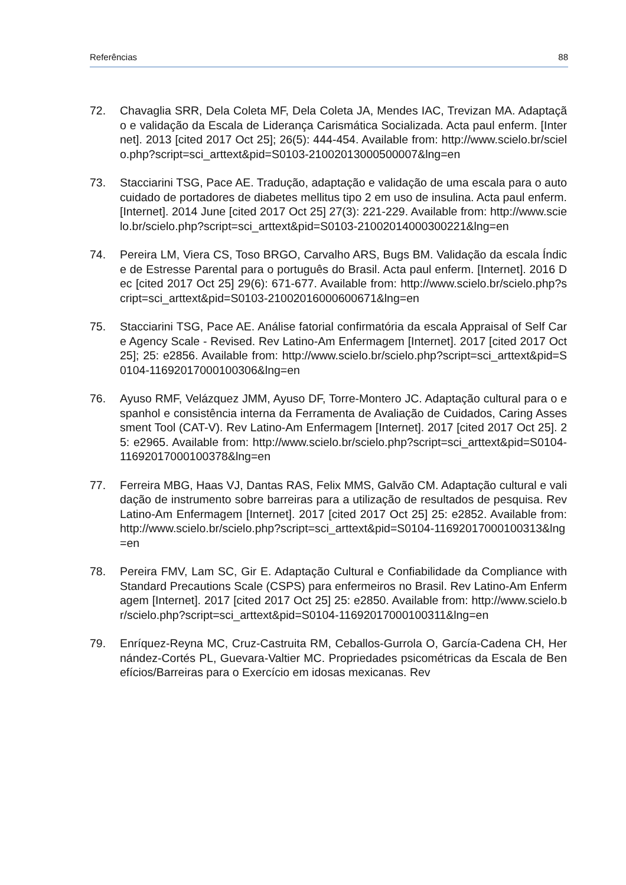Referências 88
72. Chavaglia SRR, Dela Coleta MF, Dela Coleta JA, Mendes IAC, Trevizan MA. Adaptação e validação da Escala de Liderança Carismática Socializada. Acta paul enferm. [Internet]. 2013 [cited 2017 Oct 25]; 26(5): 444-454. Available from: http://www.scielo.br/scielo.php?script=sci_arttext&pid=S0103-21002013000500007&lng=en
73. Stacciarini TSG, Pace AE. Tradução, adaptação e validação de uma escala para o autocuidado de portadores de diabetes mellitus tipo 2 em uso de insulina. Acta paul enferm. [Internet]. 2014 June [cited 2017 Oct 25] 27(3): 221-229. Available from: http://www.scielo.br/scielo.php?script=sci_arttext&pid=S0103-21002014000300221&lng=en
74. Pereira LM, Viera CS, Toso BRGO, Carvalho ARS, Bugs BM. Validação da escala Índice de Estresse Parental para o português do Brasil. Acta paul enferm. [Internet]. 2016 Dec [cited 2017 Oct 25] 29(6): 671-677. Available from: http://www.scielo.br/scielo.php?script=sci_arttext&pid=S0103-21002016000600671&lng=en
75. Stacciarini TSG, Pace AE. Análise fatorial confirmatória da escala Appraisal of Self Care Agency Scale - Revised. Rev Latino-Am Enfermagem [Internet]. 2017 [cited 2017 Oct 25]; 25: e2856. Available from: http://www.scielo.br/scielo.php?script=sci_arttext&pid=S0104-11692017000100306&lng=en
76. Ayuso RMF, Velázquez JMM, Ayuso DF, Torre-Montero JC. Adaptação cultural para o espanhol e consistência interna da Ferramenta de Avaliação de Cuidados, Caring Assessment Tool (CAT-V). Rev Latino-Am Enfermagem [Internet]. 2017 [cited 2017 Oct 25]. 25: e2965. Available from: http://www.scielo.br/scielo.php?script=sci_arttext&pid=S0104-11692017000100378&lng=en
77. Ferreira MBG, Haas VJ, Dantas RAS, Felix MMS, Galvão CM. Adaptação cultural e validação de instrumento sobre barreiras para a utilização de resultados de pesquisa. Rev Latino-Am Enfermagem [Internet]. 2017 [cited 2017 Oct 25] 25: e2852. Available from: http://www.scielo.br/scielo.php?script=sci_arttext&pid=S0104-11692017000100313&lng=en
78. Pereira FMV, Lam SC, Gir E. Adaptação Cultural e Confiabilidade da Compliance with Standard Precautions Scale (CSPS) para enfermeiros no Brasil. Rev Latino-Am Enfermagem [Internet]. 2017 [cited 2017 Oct 25] 25: e2850. Available from: http://www.scielo.br/scielo.php?script=sci_arttext&pid=S0104-11692017000100311&lng=en
79. Enríquez-Reyna MC, Cruz-Castruita RM, Ceballos-Gurrola O, García-Cadena CH, Hernández-Cortés PL, Guevara-Valtier MC. Propriedades psicométricas da Escala de Benefícios/Barreiras para o Exercício em idosas mexicanas. Rev